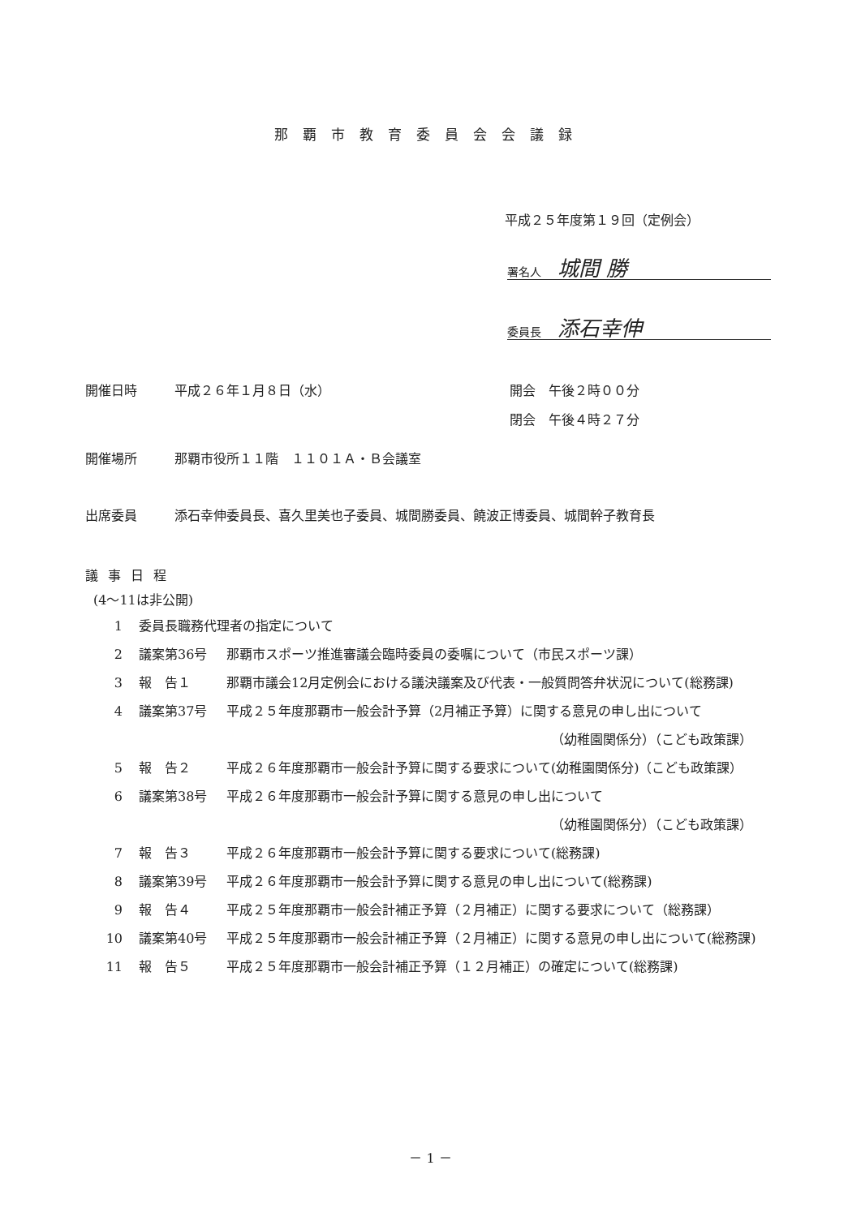那覇市教育委員会会議録
平成２５年度第１９回（定例会）
署名人 城間 勝
委員長 添石幸伸
開催日時 平成２６年１月８日（水） 開会　午後２時００分
閉会　午後４時２７分
開催場所 那覇市役所１１階　１１０１Ａ・Ｂ会議室
出席委員 添石幸伸委員長、喜久里美也子委員、城間勝委員、饒波正博委員、城間幹子教育長
議事日程
(4～11は非公開)
1 委員長職務代理者の指定について
2 議案第36号 那覇市スポーツ推進審議会臨時委員の委嘱について（市民スポーツ課）
3 報　告１ 那覇市議会12月定例会における議決議案及び代表・一般質問答弁状況について(総務課)
4 議案第37号 平成２５年度那覇市一般会計予算（2月補正予算）に関する意見の申し出について
（幼稚園関係分）（こども政策課）
5 報　告２ 平成２６年度那覇市一般会計予算に関する要求について(幼稚園関係分)（こども政策課）
6 議案第38号 平成２６年度那覇市一般会計予算に関する意見の申し出について
（幼稚園関係分）（こども政策課）
7 報　告３ 平成２６年度那覇市一般会計予算に関する要求について(総務課)
8 議案第39号 平成２６年度那覇市一般会計予算に関する意見の申し出について(総務課)
9 報　告４ 平成２５年度那覇市一般会計補正予算（２月補正）に関する要求について（総務課）
10 議案第40号 平成２５年度那覇市一般会計補正予算（２月補正）に関する意見の申し出について(総務課)
11 報　告５ 平成２５年度那覇市一般会計補正予算（１２月補正）の確定について(総務課)
－ 1 －